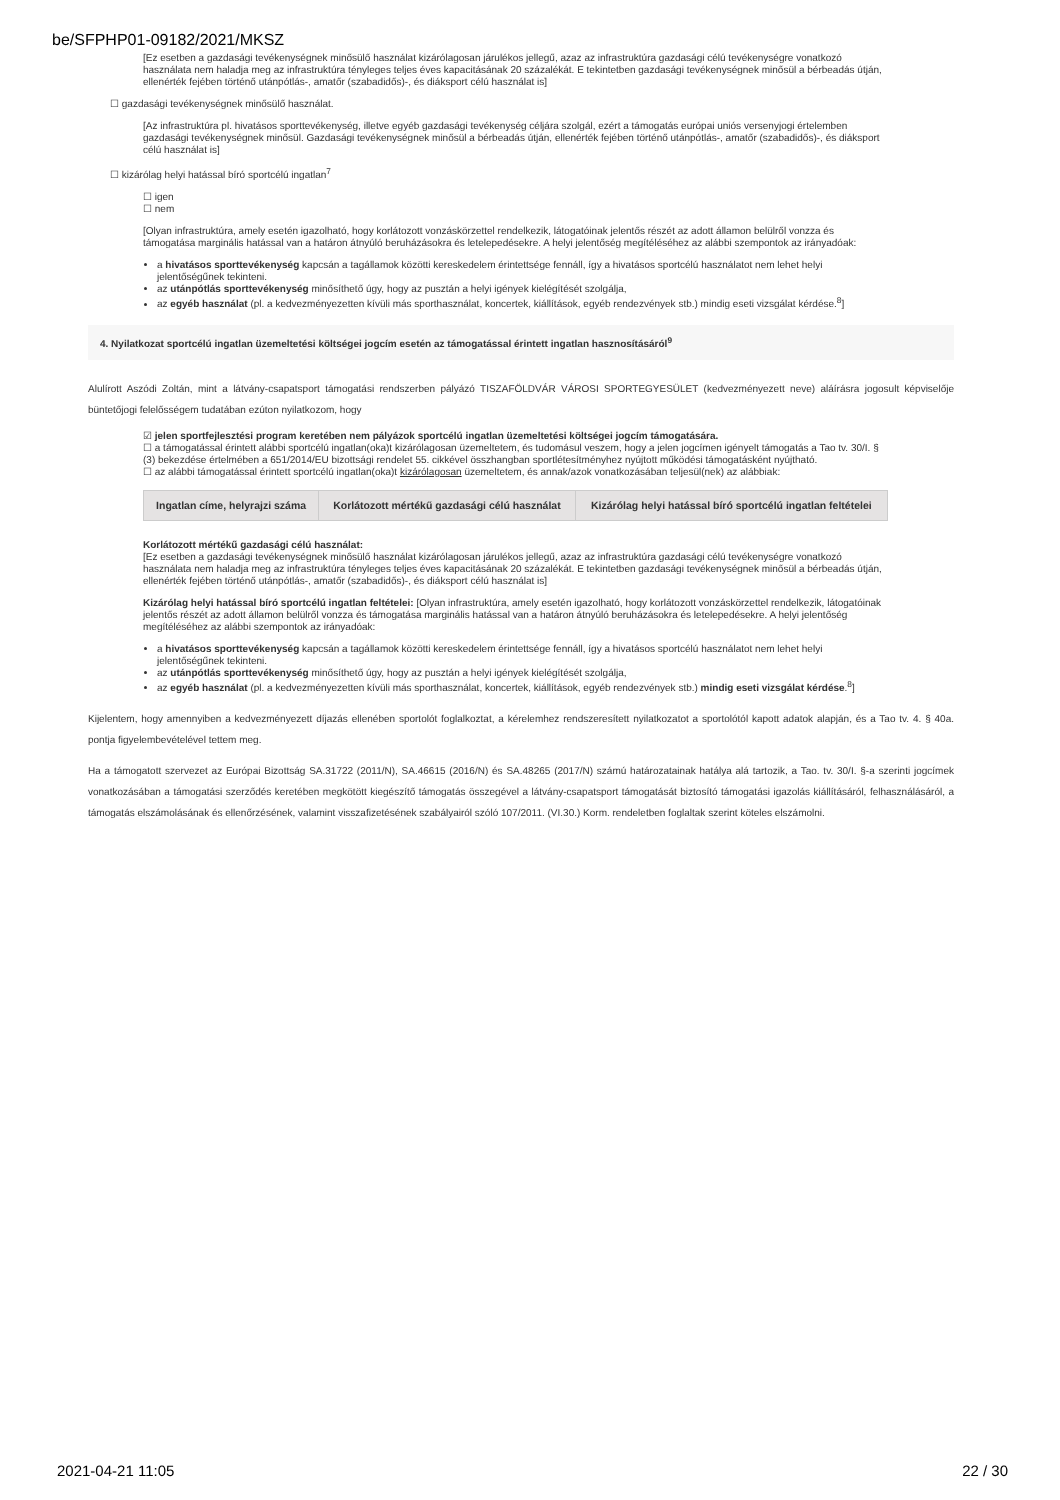be/SFPHP01-09182/2021/MKSZ
[Ez esetben a gazdasági tevékenységnek minősülő használat kizárólagosan járulékos jellegű, azaz az infrastruktúra gazdasági célú tevékenységre vonatkozó használata nem haladja meg az infrastruktúra tényleges teljes éves kapacitásának 20 százalékát. E tekintetben gazdasági tevékenységnek minősül a bérbeadás útján, ellenérték fejében történő utánpótlás-, amatőr (szabadidős)-, és diáksport célú használat is]
☐ gazdasági tevékenységnek minősülő használat.
[Az infrastruktúra pl. hivatásos sporttevékenység, illetve egyéb gazdasági tevékenység céljára szolgál, ezért a támogatás európai uniós versenyjogi értelemben gazdasági tevékenységnek minősül. Gazdasági tevékenységnek minősül a bérbeadás útján, ellenérték fejében történő utánpótlás-, amatőr (szabadidős)-, és diáksport célú használat is]
☐ kizárólag helyi hatással bíró sportcélú ingatlan<sup>7</sup>
☐ igen
☐ nem
[Olyan infrastruktúra, amely esetén igazolható, hogy korlátozott vonzáskörzettel rendelkezik, látogatóinak jelentős részét az adott államon belülről vonzza és támogatása marginális hatással van a határon átnyúló beruházásokra és letelepedésekre. A helyi jelentőség megítéléséhez az alábbi szempontok az irányadóak:
a hivatásos sporttevékenység kapcsán a tagállamok közötti kereskedelem érintettsége fennáll, így a hivatásos sportcélú használatot nem lehet helyi jelentőségűnek tekinteni.
az utánpótlás sporttevékenység minősíthető úgy, hogy az pusztán a helyi igények kielégítését szolgálja,
az egyéb használat (pl. a kedvezményezetten kívüli más sporthasználat, koncertek, kiállítások, egyéb rendezvények stb.) mindig eseti vizsgálat kérdése.<sup>8</sup>]
4. Nyilatkozat sportcélú ingatlan üzemeltetési költségei jogcím esetén az támogatással érintett ingatlan hasznosításáról<sup>9</sup>
Alulírott Aszódi Zoltán, mint a látvány-csapatsport támogatási rendszerben pályázó TISZAFÖLDVÁR VÁROSI SPORTEGYESÜLET (kedvezményezett neve) aláírásra jogosult képviselője büntetőjogi felelősségem tudatában ezúton nyilatkozom, hogy
☑ jelen sportfejlesztési program keretében nem pályázok sportcélú ingatlan üzemeltetési költségei jogcím támogatására.
☐ a támogatással érintett alábbi sportcélú ingatlan(oka)t kizárólagosan üzemeltetem, és tudomásul veszem, hogy a jelen jogcímen igényelt támogatás a Tao tv. 30/I. § (3) bekezdése értelmében a 651/2014/EU bizottsági rendelet 55. cikkével összhangban sportlétesítményhez nyújtott működési támogatásként nyújtható.
☐ az alábbi támogatással érintett sportcélú ingatlan(oka)t kizárólagosan üzemeltetem, és annak/azok vonatkozásában teljesül(nek) az alábbiak:
| Ingatlan címe, helyrajzi száma | Korlátozott mértékű gazdasági célú használat | Kizárólag helyi hatással bíró sportcélú ingatlan feltételei |
| --- | --- | --- |
Korlátozott mértékű gazdasági célú használat:
[Ez esetben a gazdasági tevékenységnek minősülő használat kizárólagosan járulékos jellegű, azaz az infrastruktúra gazdasági célú tevékenységre vonatkozó használata nem haladja meg az infrastruktúra tényleges teljes éves kapacitásának 20 százalékát. E tekintetben gazdasági tevékenységnek minősül a bérbeadás útján, ellenérték fejében történő utánpótlás-, amatőr (szabadidős)-, és diáksport célú használat is]
Kizárólag helyi hatással bíró sportcélú ingatlan feltételei: [Olyan infrastruktúra, amely esetén igazolható, hogy korlátozott vonzáskörzettel rendelkezik, látogatóinak jelentős részét az adott államon belülről vonzza és támogatása marginális hatással van a határon átnyúló beruházásokra és letelepedésekre. A helyi jelentőség megítéléséhez az alábbi szempontok az irányadóak:
a hivatásos sporttevékenység kapcsán a tagállamok közötti kereskedelem érintettsége fennáll, így a hivatásos sportcélú használatot nem lehet helyi jelentőségűnek tekinteni.
az utánpótlás sporttevékenység minősíthető úgy, hogy az pusztán a helyi igények kielégítését szolgálja,
az egyéb használat (pl. a kedvezményezetten kívüli más sporthasználat, koncertek, kiállítások, egyéb rendezvények stb.) mindig eseti vizsgálat kérdése.<sup>8</sup>]
Kijelentem, hogy amennyiben a kedvezményezett díjazás ellenében sportolót foglalkoztat, a kérelemhez rendszeresített nyilatkozatot a sportolótól kapott adatok alapján, és a Tao tv. 4. § 40a. pontja figyelembevételével tettem meg.
Ha a támogatott szervezet az Európai Bizottság SA.31722 (2011/N), SA.46615 (2016/N) és SA.48265 (2017/N) számú határozatainak hatálya alá tartozik, a Tao. tv. 30/I. §-a szerinti jogcímek vonatkozásában a támogatási szerződés keretében megkötött kiegészítő támogatás összegével a látvány-csapatsport támogatását biztosító támogatási igazolás kiállításáról, felhasználásáról, a támogatás elszámolásának és ellenőrzésének, valamint visszafizetésének szabályairól szóló 107/2011. (VI.30.) Korm. rendeletben foglaltak szerint köteles elszámolni.
2021-04-21 11:05 22 / 30